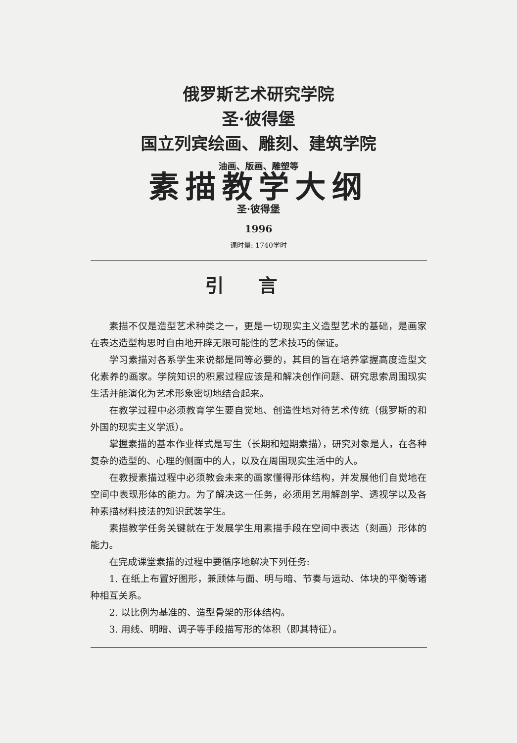俄罗斯艺术研究学院
圣·彼得堡
国立列宾绘画、雕刻、建筑学院
油画、版画、雕塑等
素描教学大纲
圣·彼得堡
1996
课时量: 1740学时
引言
素描不仅是造型艺术种类之一，更是一切现实主义造型艺术的基础，是画家在表达造型构思时自由地开辟无限可能性的艺术技巧的保证。
学习素描对各系学生来说都是同等必要的，其目的旨在培养掌握高度造型文化素养的画家。学院知识的积累过程应该是和解决创作问题、研究思索周围现实生活并能演化为艺术形象密切地结合起来。
在教学过程中必须教育学生要自觉地、创造性地对待艺术传统（俄罗斯的和外国的现实主义学派）。
掌握素描的基本作业样式是写生（长期和短期素描），研究对象是人，在各种复杂的造型的、心理的侧面中的人，以及在周围现实生活中的人。
在教授素描过程中必须教会未来的画家懂得形体结构，并发展他们自觉地在空间中表现形体的能力。为了解决这一任务，必须用艺用解剖学、透视学以及各种素描材料技法的知识武装学生。
素描教学任务关键就在于发展学生用素描手段在空间中表达（刻画）形体的能力。
在完成课堂素描的过程中要循序地解决下列任务:
1. 在纸上布置好图形，兼顾体与面、明与暗、节奏与运动、体块的平衡等诸种相互关系。
2. 以比例为基准的、造型骨架的形体结构。
3. 用线、明暗、调子等手段描写形的体积（即其特征）。